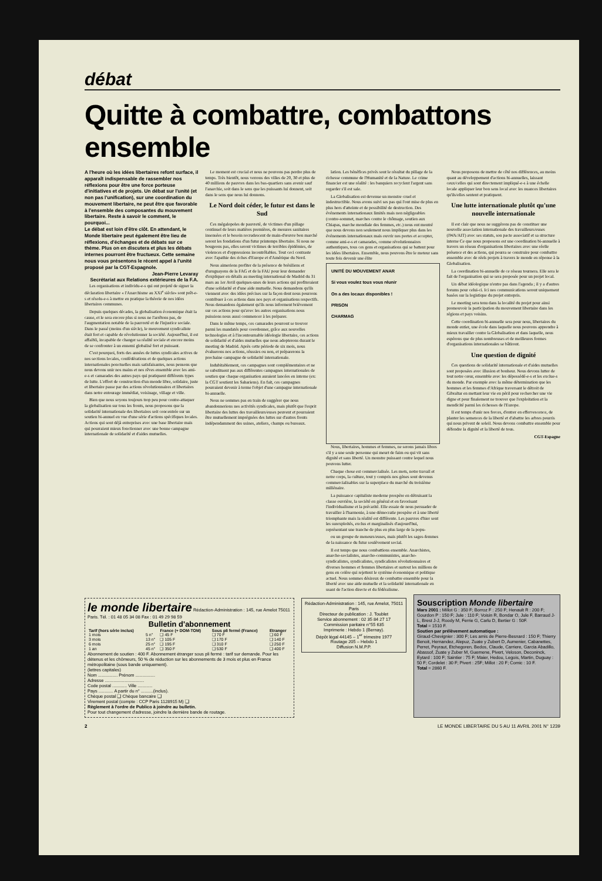débat
Quitte à combattre, combattons ensemble
A l'heure où les idées libertaires refont surface, il apparaît indispensable de rassembler nos réflexions pour être une force porteuse d'initiatives et de projets. Un débat sur l'unité (et non pas l'unification), sur une coordination du mouvement libertaire, ne peut être que favorable à l'ensemble des composantes du mouvement libertaire. Reste à savoir le comment, le pourquoi...
Le débat est loin d'être clôt. En attendant, le Monde libertaire peut également être lieu de réflexions, d'échanges et de débats sur ce thème. Plus on en discutera et plus les débats internes pourront être fructueux. Cette semaine nous vous présentons le récent appel à l'unité proposé par la CGT-Espagnole.
Jean-Pierre Levaray
Secrétariat aux Relations extérieures de la F.A.
Les organisations et individu-e-s qui ont projeté de signer la déclaration libertaire « l'Anarchisme au XXI<sup>e</sup> siècle» sont prêt-e-s et résolu-e-s à mettre en pratique la théorie de nos idées libertaires communes.
Depuis quelques décades, la globalisation économique était la cause, et le sera encore plus si nous ne l'arrêtons pas, de l'augmentation notable de la pauvreté et de l'injustice sociale. Dans le passé (moins d'un siècle), le mouvement syndicaliste était fort et capable de révolutionner la société. Aujourd'hui, il est affaibli, incapable de changer sa réalité sociale et encore moins de se confronter à un ennemi globalisé fort et puissant.
C'est pourquoi, forts des années de luttes syndicales actives de nos sections locales, confédérations et de quelques actions internationales ponctuelles mais satisfaisantes, nous pensons que nous devons unir nos mains et nos rêves ensemble avec les ami-e-s et camarades des autres pays qui pratiquent différents types de lutte. L'effort de construction d'un monde libre, solidaire, juste et libertaire passe par des actions révolutionnaires et libertaires dans notre entourage immédiat, voisinage, village et ville.
Bien que nous soyons toujours trop peu pour contre-attaquer la globalisation sur tous les fronts, nous proposons que la solidarité internationale des libertaires soit concentrée sur un soutien bi-annuel en vue d'une série d'actions spécifiques locales. Actions qui sont déjà entreprises avec une base libertaire mais qui pourraient mieux fonctionner avec une bonne campagne internationale de solidarité et d'aides mutuelles.
Le moment est crucial et nous ne pouvons pas perdre plus de temps. Très bientôt, nous verrons des villes de 20, 30 et plus de 40 millions de pauvres dans les bas-quartiers sans avenir sauf l'anarchie, soit dans le sens que les puissants lui donnent, soit dans le sens que nous lui donnons.
Le Nord doit céder, le futur est dans le Sud
Ces mégalopoles de pauvreté, de victimes d'un pillage continuel de leurs matières premières, de mesures sanitaires insensées et le besoin recrudescent de main-d'œuvre bon marché seront les fondations d'un futur printemps libertaire. Si nous ne bougeons pas, elles seront victimes de terribles épidémies, de violences et d'oppressions incontrôlables. Tout ceci contraste avec l'apathie des riches d'Europe et d'Amérique du Nord.
Nous aimerions profiter de la présence de brésiliens et d'uruguayens de la FAG et de la FAU pour leur demander d'expliquer en détails au meeting international de Madrid du 31 mars au 1er Avril quelques-unes de leurs actions qui profiteraient d'une solidarité et d'une aide mutuelle. Nous demandons qu'ils viennent avec des idées précises sur la façon dont nous pourrons contribuer à ces actions dans nos pays et organisations respectifs. Nous demandons également qu'ils nous informent brièvement sur ces actions pour qu'avec les autres organisations nous puissions nous aussi commencer à les préparer.
Dans le même temps, ces camarades pourront se trouver parmi les mandatés pour coordonner, grâce aux nouvelles technologies et à l'incontournable idéologie libertaire, ces actions de solidarité et d'aides mutuelles que nous adopterons durant le meeting de Madrid. Après cette période de six mois, nous évaluerons nos actions, réussies ou non, et préparerons la prochaine campagne de solidarité internationale.
Indubitablement, ces campagnes sont complémentaires et ne se substituent pas aux différentes campagnes internationales de soutien que chaque organisation auraient lancées en interne (ex: la CGT soutient les Sahariens). En fait, ces campagnes pourraient devenir à terme l'objet d'une campagne internationale bi-annuelle.
Nous ne sommes pas en train de suggérer que nous abandonnerions nos activités syndicales, mais plutôt que l'esprit libertaire des luttes des travailleurs/euses peuvent et pourraient être mutuellement imprégnées des luttes sur d'autres fronts indépendamment des usines, ateliers, champs ou bureaux.
lation. Les bénéfices privés sont le résultat du pillage de la richesse commune de l'Humanité et de la Nature. Le crime financier est une réalité : les banquiers recyclent l'argent sans regarder s'il est sale.
La Globalisation est devenue un monstre cruel et indestructible. Nous avons suivi ses pas qui l'ont mise de plus en plus hors d'atteinte et de possibilité de destruction. Des événements internationaux limités mais non négligeables (contre-sommet, marches contre le chômage, soutien aux Chiapas, marche mondiale des femmes, etc.) nous ont montré que nous devons non seulement nous impliquer plus dans les événements internationaux mais ouvrir nos portes et accepter, comme ami-e-s et camarades, comme révolutionnaires authentiques, tous ces gens et organisations qui se battent pour les idées libertaires. Ensemble, nous pouvons être le moteur sans toute fois devenir une élite
UNITÉ DU MOUVEMENT ANAR
Si vous voulez tous vous réunir
On a des locaux disponibles !
PRISON
CHARMAG
Nous, libertaires, hommes et femmes, ne serons jamais libres s'il y a une seule personne qui meurt de faim ou qui vit sans dignité et sans liberté. Un monstre puissant contre lequel nous pouvons lutter.
Chaque chose est commercialisée. Les mots, notre travail et notre corps, la culture, tout y compris nos gènes sont devenus commercialisables sur la superplace du marché du troisième millénaire.
La puissance capitaliste moderne prospère en détruisant la classe ouvrière, la société en général et en favorisant l'individualisme et la précarité. Elle essaie de nous persuader de travailler à l'harmonie, à une démocratie prospère et à une liberté triomphante mais la réalité est différente. Les pauvres d'hier sont les surexploités, exclus et marginalisés d'aujourd'hui, représentant une tranche de plus en plus large de la popu-
ou un groupe de meneurs/euses, mais plutôt les sages-femmes de la naissance du futur soulèvement social.
Il est temps que nous combattions ensemble. Anarchistes, anarcho-socialistes, anarcho-communistes, anarcho-syndicalistes, syndicalistes, syndicalistes révolutionnaires et diverses hommes et femmes libertaires et surtout les millions de gens en colère qui rejettent le système économique et politique actuel. Nous sommes désireux de combattre ensemble pour la liberté avec une aide mutuelle et la solidarité internationale en usant de l'action directe et du fédéralisme.
Nous proposons de mettre de côté nos différences, au moins quant au développement d'actions bi-annuelles, laissant ceux/celles qui sont directement impliqué-e-s à une échelle locale appliquer leur bon sens local avec les nuances libertaires qu'ils/elles sentent et pratiquent.
Une lutte internationale plutôt qu'une nouvelle internationale
Il est clair que nous ne suggérons pas de constituer une nouvelle association internationale des travailleurs/euses (IWA/AIT) avec ses statuts, son pacte associatif et sa structure interne Ce que nous proposons est une coordination bi-annuelle à travers un réseau d'organisations libertaires avec une réelle présence et des actions, qui pourra se construire pour combattre ensemble avec de réels projets à travers le monde en réponse à la Globalisation.
La coordination bi-annuelle de ce réseau tournera. Elle sera le fait de l'organisation qui se sera proposée pour un projet local.
Un débat idéologique n'entre pas dans l'agenda ; il y a d'autres forums pour celui-ci. Ici nos communications seront uniquement basées sur la logistique du projet entrepris.
Le meeting sera tenu dans la localité du projet pour ainsi promouvoir la participation du mouvement libertaire dans les régions et pays voisins.
Cette coordination bi-annuelle sera pour nous, libertaires du monde entier, une école dans laquelle nous pouvons apprendre à mieux travailler contre la Globalisation et dans laquelle, nous espérons que de plus nombreuses et de meilleures formes d'organisations internationales se bâtiront.
Une question de dignité
Ces questions de solidarité internationale et d'aides mutuelles sont proposées avec illusion et bonheur. Nous devons lutter de tout notre cœur, ensemble avec les dépossédé-e-s et les exclue-s du monde. Par exemple avec la même détermination que les hommes et les femmes d'Afrique traversant le détroit de Gibraltar en mettant leur vie en péril pour rechercher une vie digne et pour finalement ne trouver que l'exploitation et la mendicité parmi les richesses de l'Europe.
Il est temps d'unir nos forces, d'entrer en effervescence, de planter les semences de la liberté et d'abattre les arbres pourris qui nous privent de soleil. Nous devons combattre ensemble pour défendre la dignité et la liberté de tous.
CGT-Espagne
le monde libertaire Rédaction-Administration : 145, rue Amelot 75011 Paris. Tél. : 01 48 05 34 08 Fax : 01 49 29 98 59
Bulletin d'abonnement
| Tarif (hors série inclus) | | France (+ DOM-TOM) | Sous pli fermé (France) | Etranger |
| --- | --- | --- | --- | --- |
| 1 mois | 5 n° | ❑ 45 F | ❑ 70 F | ❑ 60 F |
| 3 mois | 13 n° | ❑ 105 F | ❑ 170 F | ❑ 140 F |
| 6 mois | 25 n° | ❑ 195 F | ❑ 310 F | ❑ 250 F |
| 1 an | 45 n° | ❑ 350 F | ❑ 530 F | ❑ 400 F |
Abonnement de soutien : 400 F. Abonnement étranger sous pli fermé : tarif sur demande. Pour les détenus et les chômeurs, 50 % de réduction sur les abonnements de 3 mois et plus en France métropolitaine (sous bande uniquement).
(lettres capitales)
Nom ................ Prénom ................
Adresse ................................
Code postal ............ Ville ............
Pays ............ A partir du n° ..........(inclus).
Chèque postal ❑ Chèque bancaire ❑
Virement postal (compte : CCP Paris 1128915 M) ❑
Règlement à l'ordre de Publico à joindre au bulletin.
Pour tout changement d'adresse, joindre la dernière bande de routage.
Rédaction-Administration : 145, rue Amelot, 75011 Paris
Directeur de publication : J. Toublet
Service abonnement : 02 35 84 27 17
Commission paritaire n°55 635
Imprimerie : Hebdo 1 (Bernay).
Dépôt légal 44145 – 1<sup>er</sup> trimestre 1977
Routage 205 – Hebdo 1
Diffusion N.M.P.P.
Souscription Monde libertaire
Mars 2001 : Millot G : 350 F; Borroz F : 250 F; Henault R : 200 F; Gourdon P : 150 F; Jule : 110 F; Voisin R, Bondar O, Jule F, Barraud J-L, Brest J-J, Roody M, Ferrie G, Carlu D, Bertier G : 50F.
Total = 1510 F.
Soutien par prélèvement automatique :
Giraud-Chevignier : 300 F; Les amis de Pierre-Besnard : 150 F; Thierry Benoit, Hernandez, Alepuz, Zuate y Zubert D, Aumenier, Cabanettes, Perret, Peyraut, Etchegoren, Bedos, Claude, Carriere, Garcia Abadillo, Abassof, Zuate y Zuber M, Guemene, Pivert, Veloson, Deconinck, Eytard : 100 F; Saintier : 75 F; Maier, Hedou, Legois, Martin, Duguay : 50 F; Cordelet : 30 F; Pivert : 25F; Millot : 20 F; Comic : 10 F.
Total = 2860 F.
2 LE MONDE LIBERTAIRE DU 5 AU 11 AVRIL 2001 N° 1239